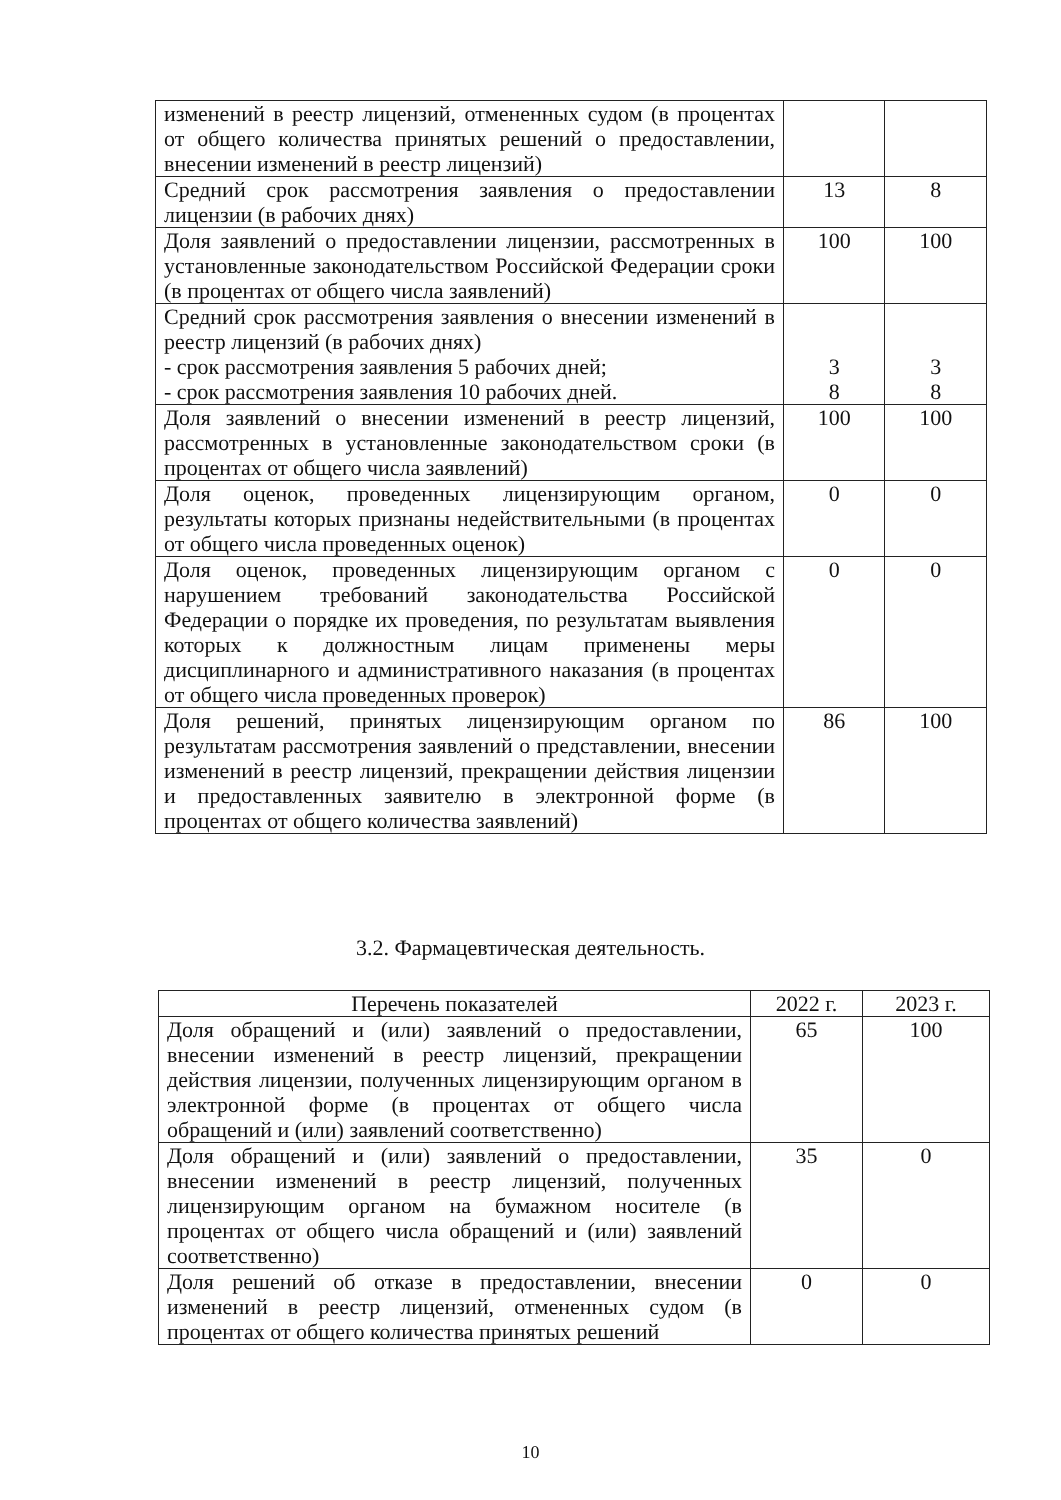| изменений в реестр лицензий, отмененных судом (в процентах от общего количества принятых решений о предоставлении, внесении изменений в реестр лицензий) | | |
| Средний срок рассмотрения заявления о предоставлении лицензии (в рабочих днях) | 13 | 8 |
| Доля заявлений о предоставлении лицензии, рассмотренных в установленные законодательством Российской Федерации сроки (в процентах от общего числа заявлений) | 100 | 100 |
| Средний срок рассмотрения заявления о внесении изменений в реестр лицензий (в рабочих днях) - срок рассмотрения заявления 5 рабочих дней; - срок рассмотрения заявления 10 рабочих дней. | 3 8 | 3 8 |
| Доля заявлений о внесении изменений в реестр лицензий, рассмотренных в установленные законодательством сроки (в процентах от общего числа заявлений) | 100 | 100 |
| Доля оценок, проведенных лицензирующим органом, результаты которых признаны недействительными (в процентах от общего числа проведенных оценок) | 0 | 0 |
| Доля оценок, проведенных лицензирующим органом с нарушением требований законодательства Российской Федерации о порядке их проведения, по результатам выявления которых к должностным лицам применены меры дисциплинарного и административного наказания (в процентах от общего числа проведенных проверок) | 0 | 0 |
| Доля решений, принятых лицензирующим органом по результатам рассмотрения заявлений о представлении, внесении изменений в реестр лицензий, прекращении действия лицензии и предоставленных заявителю в электронной форме (в процентах от общего количества заявлений) | 86 | 100 |
3.2. Фармацевтическая деятельность.
| Перечень показателей | 2022 г. | 2023 г. |
| --- | --- | --- |
| Доля обращений и (или) заявлений о предоставлении, внесении изменений в реестр лицензий, прекращении действия лицензии, полученных лицензирующим органом в электронной форме (в процентах от общего числа обращений и (или) заявлений соответственно) | 65 | 100 |
| Доля обращений и (или) заявлений о предоставлении, внесении изменений в реестр лицензий, полученных лицензирующим органом на бумажном носителе (в процентах от общего числа обращений и (или) заявлений соответственно) | 35 | 0 |
| Доля решений об отказе в предоставлении, внесении изменений в реестр лицензий, отмененных судом (в процентах от общего количества принятых решений | 0 | 0 |
10